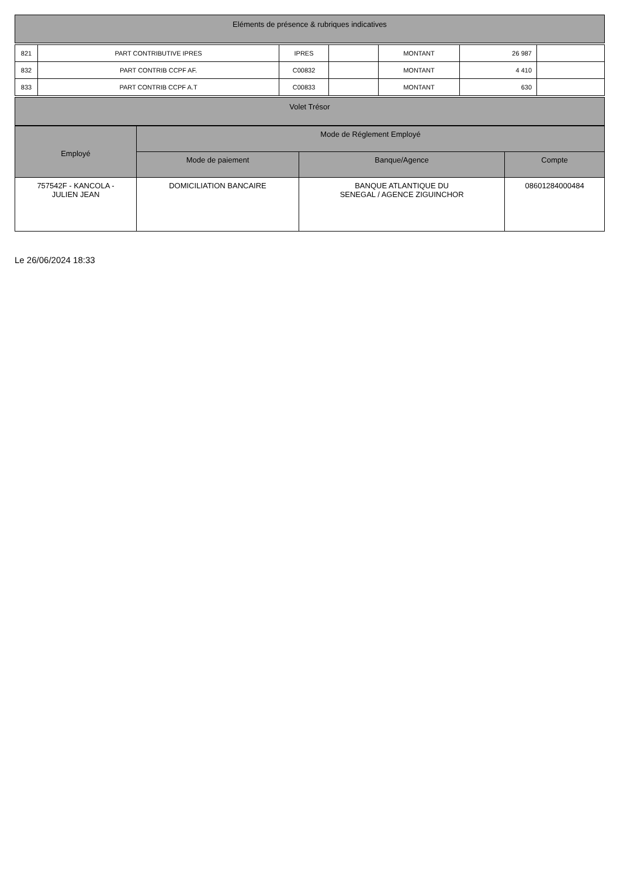| Eléments de présence & rubriques indicatives |
| --- |
| 821 | PART CONTRIBUTIVE IPRES | IPRES | | MONTANT | 26 987 | |
| 832 | PART CONTRIB CCPF AF. | C00832 | | MONTANT | 4 410 | |
| 833 | PART CONTRIB CCPF A.T | C00833 | | MONTANT | 630 | |
| Volet Trésor |
| --- |
| Employé | Mode de Réglement Employé | | |
| --- | --- | --- | --- |
| | Mode de paiement | Banque/Agence | Compte |
| 757542F - KANCOLA - JULIEN JEAN | DOMICILIATION BANCAIRE | BANQUE ATLANTIQUE DU SENEGAL / AGENCE ZIGUINCHOR | 08601284000484 |
Le 26/06/2024 18:33